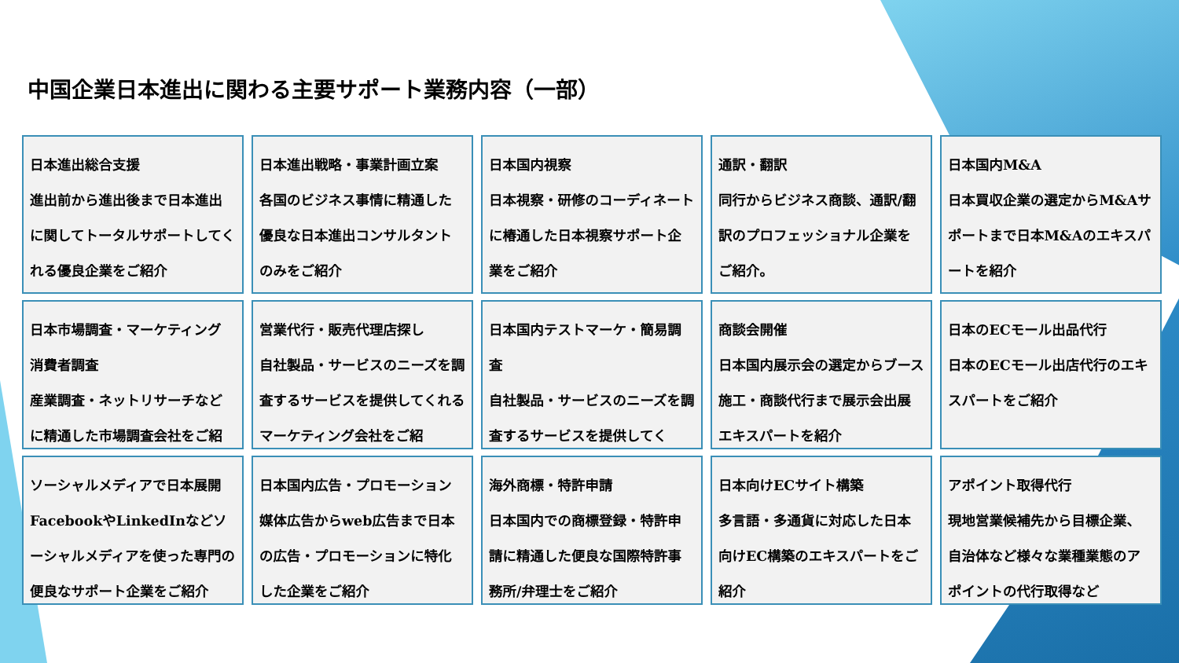中国企業日本進出に関わる主要サポート業務内容（一部）
日本進出総合支援
進出前から進出後まで日本進出に関してトータルサポートしてくれる優良企業をご紹介
日本進出戦略・事業計画立案
各国のビジネス事情に精通した優良な日本進出コンサルタントのみをご紹介
日本国内視察
日本視察・研修のコーディネートに椿通した日本視察サポート企業をご紹介
通訳・翻訳
同行からビジネス商談、通訳/翻訳のプロフェッショナル企業をご紹介。
日本国内M&A
日本買収企業の選定からM&Aサポートまで日本M&Aのエキスパートを紹介
日本市場調査・マーケティング
消費者調査
産業調査・ネットリサーチなどに精通した市場調査会社をご紹
営業代行・販売代理店探し
自社製品・サービスのニーズを調査するサービスを提供してくれるマーケティング会社をご紹
日本国内テストマーケ・簡易調査
自社製品・サービスのニーズを調査するサービスを提供してく
商談会開催
日本国内展示会の選定からブース施工・商談代行まで展示会出展エキスパートを紹介
日本のECモール出品代行
日本のECモール出店代行のエキスパートをご紹介
ソーシャルメディアで日本展開
FacebookやLinkedInなどソーシャルメディアを使った専門の便良なサポート企業をご紹介
日本国内広告・プロモーション
媒体広告からweb広告まで日本の広告・プロモーションに特化した企業をご紹介
海外商標・特許申請
日本国内での商標登録・特許申請に精通した便良な国際特許事務所/弁理士をご紹介
日本向けECサイト構築
多言語・多通貨に対応した日本向けEC構築のエキスパートをご紹介
アポイント取得代行
現地営業候補先から目標企業、自治体など様々な業種業態のアポイントの代行取得など